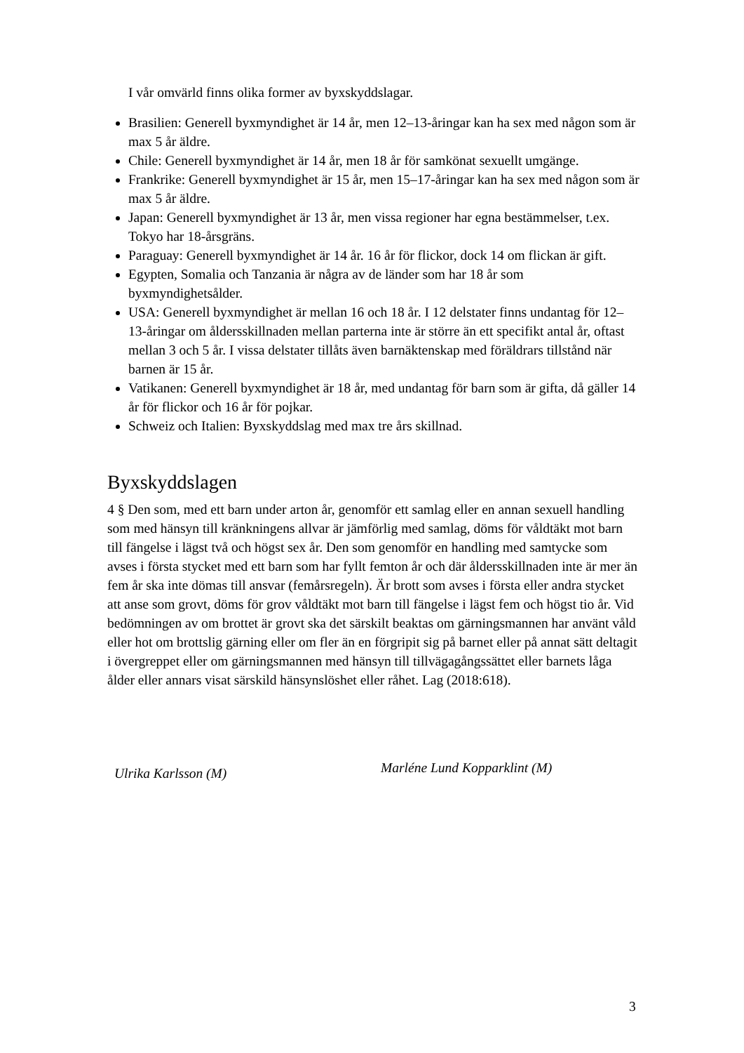I vår omvärld finns olika former av byxskyddslagar.
Brasilien: Generell byxmyndighet är 14 år, men 12–13-åringar kan ha sex med någon som är max 5 år äldre.
Chile: Generell byxmyndighet är 14 år, men 18 år för samkönat sexuellt umgänge.
Frankrike: Generell byxmyndighet är 15 år, men 15–17-åringar kan ha sex med någon som är max 5 år äldre.
Japan: Generell byxmyndighet är 13 år, men vissa regioner har egna bestämmelser, t.ex. Tokyo har 18-årsgräns.
Paraguay: Generell byxmyndighet är 14 år. 16 år för flickor, dock 14 om flickan är gift.
Egypten, Somalia och Tanzania är några av de länder som har 18 år som byxmyndighetsålder.
USA: Generell byxmyndighet är mellan 16 och 18 år. I 12 delstater finns undantag för 12–13-åringar om åldersskillnaden mellan parterna inte är större än ett specifikt antal år, oftast mellan 3 och 5 år. I vissa delstater tillåts även barnäktenskap med föräldrars tillstånd när barnen är 15 år.
Vatikanen: Generell byxmyndighet är 18 år, med undantag för barn som är gifta, då gäller 14 år för flickor och 16 år för pojkar.
Schweiz och Italien: Byxskyddslag med max tre års skillnad.
Byxskyddslagen
4 § Den som, med ett barn under arton år, genomför ett samlag eller en annan sexuell handling som med hänsyn till kränkningens allvar är jämförlig med samlag, döms för våldtäkt mot barn till fängelse i lägst två och högst sex år. Den som genomför en handling med samtycke som avses i första stycket med ett barn som har fyllt femton år och där åldersskillnaden inte är mer än fem år ska inte dömas till ansvar (femårsregeln). Är brott som avses i första eller andra stycket att anse som grovt, döms för grov våldtäkt mot barn till fängelse i lägst fem och högst tio år. Vid bedömningen av om brottet är grovt ska det särskilt beaktas om gärningsmannen har använt våld eller hot om brottslig gärning eller om fler än en förgripit sig på barnet eller på annat sätt deltagit i övergreppet eller om gärningsmannen med hänsyn till tillvägagångssättet eller barnets låga ålder eller annars visat särskild hänsynslöshet eller råhet. Lag (2018:618).
Ulrika Karlsson (M)
Marléne Lund Kopparklint (M)
3